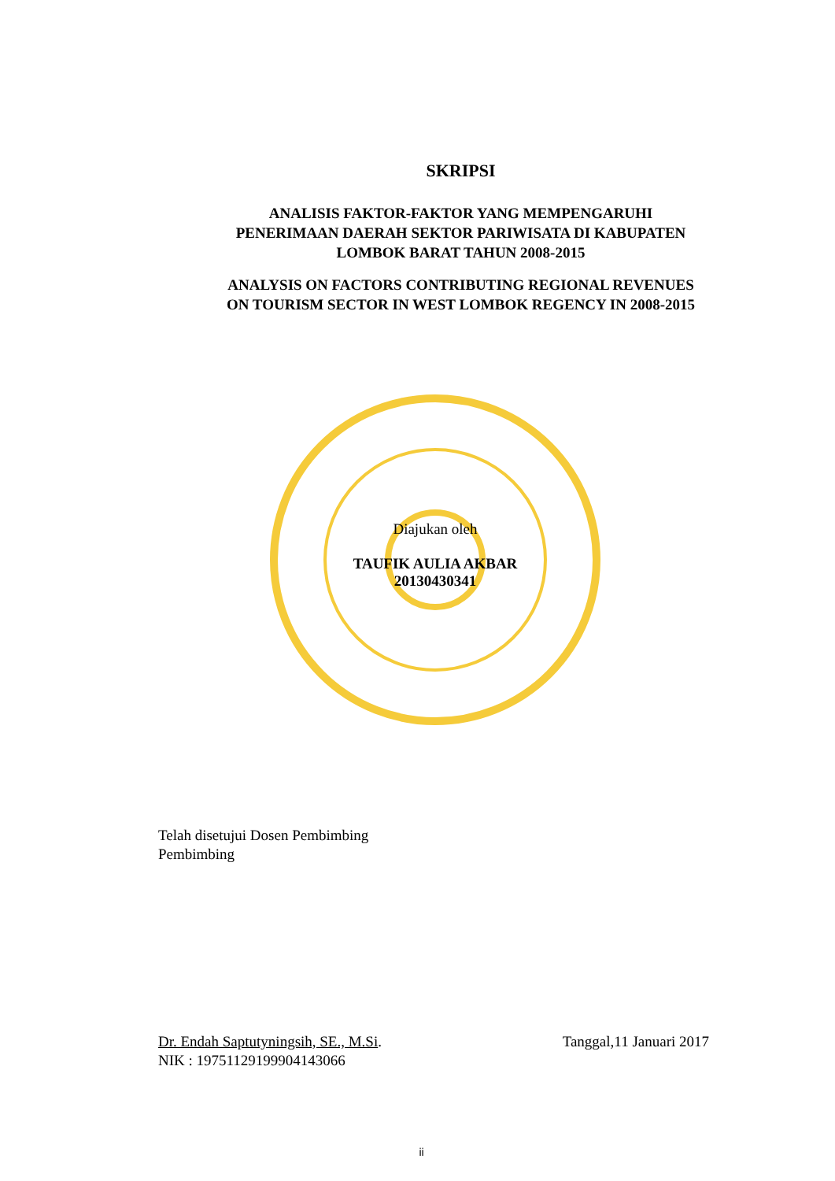SKRIPSI
ANALISIS FAKTOR-FAKTOR YANG MEMPENGARUHI
PENERIMAAN DAERAH SEKTOR PARIWISATA DI KABUPATEN
LOMBOK BARAT TAHUN 2008-2015
ANALYSIS ON FACTORS CONTRIBUTING REGIONAL REVENUES
ON TOURISM SECTOR IN WEST LOMBOK REGENCY IN 2008-2015
Diajukan oleh
TAUFIK AULIA AKBAR
20130430341
Telah disetujui Dosen Pembimbing
Pembimbing
Dr. Endah Saptutyningsih, SE., M.Si.
NIK : 19751129199904143066
Tanggal,11 Januari 2017
ii